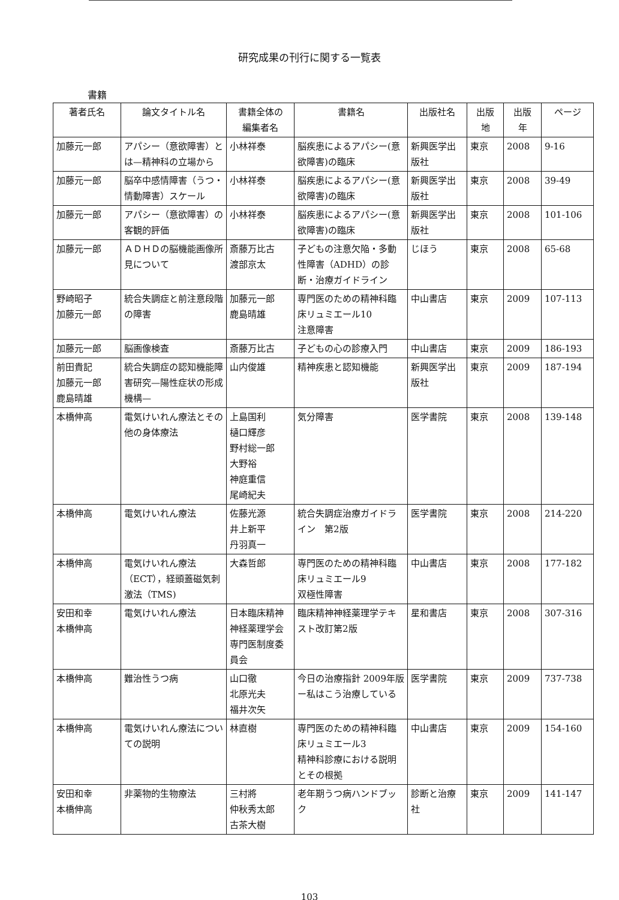研究成果の刊行に関する一覧表
書籍
| 著者氏名 | 論文タイトル名 | 書籍全体の 編集者名 | 書籍名 | 出版社名 | 出版 地 | 出版 年 | ページ |
| --- | --- | --- | --- | --- | --- | --- | --- |
| 加藤元一郎 | アパシー（意欲障害）とは—精神科の立場から | 小林祥泰 | 脳疾患によるアパシー(意欲障害)の臨床 | 新興医学出版社 | 東京 | 2008 | 9-16 |
| 加藤元一郎 | 脳卒中感情障害（うつ・情動障害）スケール | 小林祥泰 | 脳疾患によるアパシー(意欲障害)の臨床 | 新興医学出版社 | 東京 | 2008 | 39-49 |
| 加藤元一郎 | アパシー（意欲障害）の客観的評価 | 小林祥泰 | 脳疾患によるアパシー(意欲障害)の臨床 | 新興医学出版社 | 東京 | 2008 | 101-106 |
| 加藤元一郎 | ＡＤＨＤの脳機能画像所見について | 斎藤万比古 渡部京太 | 子どもの注意欠陥・多動性障害（ADHD）の診断・治療ガイドライン | じほう | 東京 | 2008 | 65-68 |
| 野崎昭子 加藤元一郎 | 統合失調症と前注意段階の障害 | 加藤元一郎 鹿島晴雄 | 専門医のための精神科臨床リュミエール10 注意障害 | 中山書店 | 東京 | 2009 | 107-113 |
| 加藤元一郎 | 脳画像検査 | 斎藤万比古 | 子どもの心の診療入門 | 中山書店 | 東京 | 2009 | 186-193 |
| 前田貴記 加藤元一郎 鹿島晴雄 | 統合失調症の認知機能障害研究—陽性症状の形成機構— | 山内俊雄 | 精神疾患と認知機能 | 新興医学出版社 | 東京 | 2009 | 187-194 |
| 本橋伸高 | 電気けいれん療法とその他の身体療法 | 上島国利 樋口輝彦 野村総一郎 大野裕 神庭重信 尾崎紀夫 | 気分障害 | 医学書院 | 東京 | 2008 | 139-148 |
| 本橋伸高 | 電気けいれん療法 | 佐藤光源 井上新平 丹羽真一 | 統合失調症治療ガイドライン 第2版 | 医学書院 | 東京 | 2008 | 214-220 |
| 本橋伸高 | 電気けいれん療法（ECT），経頭蓋磁気刺激法（TMS) | 大森哲郎 | 専門医のための精神科臨床リュミエール9 双極性障害 | 中山書店 | 東京 | 2008 | 177-182 |
| 安田和幸 本橋伸高 | 電気けいれん療法 | 日本臨床精神神経薬理学会専門医制度委員会 | 臨床精神神経薬理学テキスト改訂第2版 | 星和書店 | 東京 | 2008 | 307-316 |
| 本橋伸高 | 難治性うつ病 | 山口徹 北原光夫 福井次矢 | 今日の治療指針 2009年版ー私はこう治療している | 医学書院 | 東京 | 2009 | 737-738 |
| 本橋伸高 | 電気けいれん療法についての説明 | 林直樹 | 専門医のための精神科臨床リュミエール3 精神科診療における説明とその根拠 | 中山書店 | 東京 | 2009 | 154-160 |
| 安田和幸 本橋伸高 | 非薬物的生物療法 | 三村將 仲秋秀太郎 古茶大樹 | 老年期うつ病ハンドブック | 診断と治療社 | 東京 | 2009 | 141-147 |
103